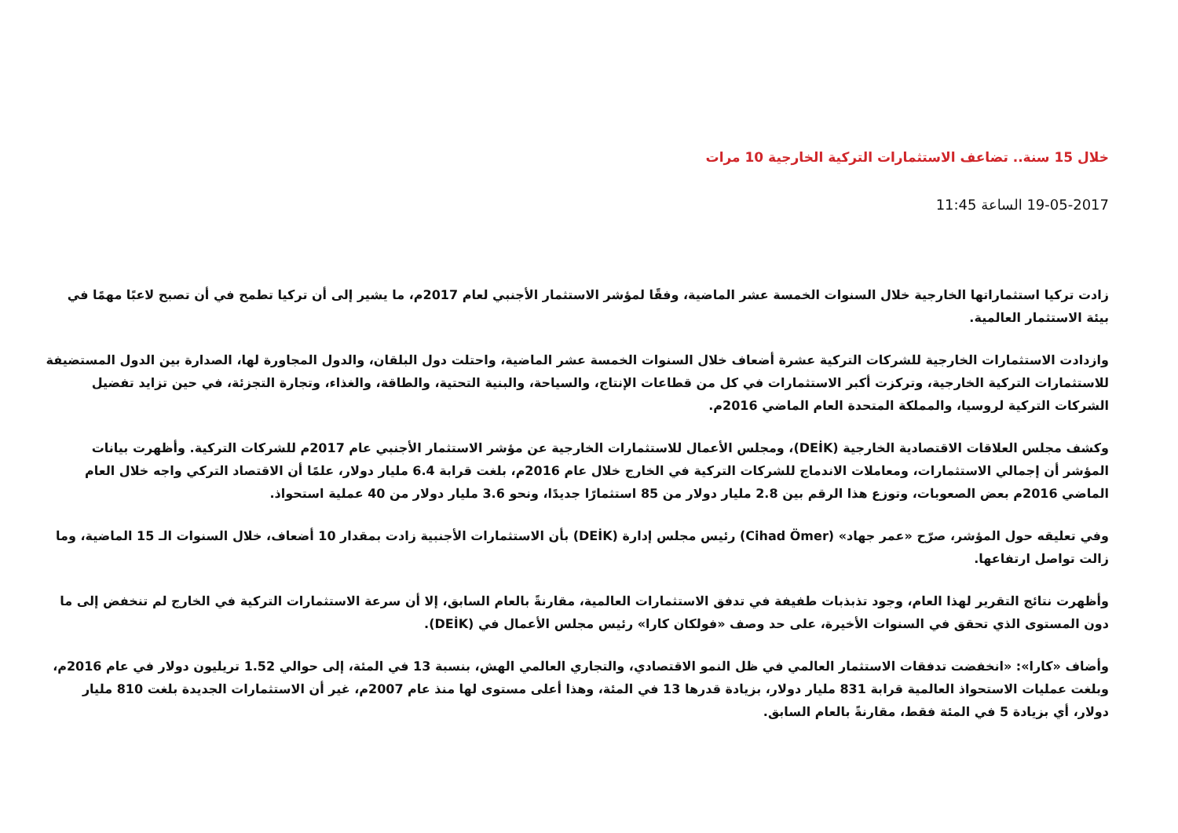خلال 15 سنة.. تضاعف الاستثمارات التركية الخارجية 10 مرات
19-05-2017 الساعة 11:45
زادت تركيا استثماراتها الخارجية خلال السنوات الخمسة عشر الماضية، وفقًا لمؤشر الاستثمار الأجنبي لعام 2017م، ما يشير إلى أن تركيا تطمح في أن تصبح لاعبًا مهمًا في بيئة الاستثمار العالمية.
وازدادت الاستثمارات الخارجية للشركات التركية عشرة أضعاف خلال السنوات الخمسة عشر الماضية، واحتلت دول البلقان، والدول المجاورة لها، الصدارة بين الدول المستضيفة للاستثمارات التركية الخارجية، وتركزت أكبر الاستثمارات في كل من قطاعات الإنتاج، والسياحة، والبنية التحتية، والطاقة، والغذاء، وتجارة التجزئة، في حين تزايد تفضيل الشركات التركية لروسيا، والمملكة المتحدة العام الماضي 2016م.
وكشف مجلس العلاقات الاقتصادية الخارجية (DEİK)، ومجلس الأعمال للاستثمارات الخارجية عن مؤشر الاستثمار الأجنبي عام 2017م للشركات التركية. وأظهرت بيانات المؤشر أن إجمالي الاستثمارات، ومعاملات الاندماج للشركات التركية في الخارج خلال عام 2016م، بلغت قرابة 6.4 مليار دولار، علمًا أن الاقتصاد التركي واجه خلال العام الماضي 2016م بعض الصعوبات، وتوزع هذا الرقم بين 2.8 مليار دولار من 85 استثمارًا جديدًا، ونحو 3.6 مليار دولار من 40 عملية استحواذ.
وفي تعليقه حول المؤشر، صرّح «عمر جهاد» (Cihad Ömer) رئيس مجلس إدارة (DEİK) بأن الاستثمارات الأجنبية زادت بمقدار 10 أضعاف، خلال السنوات الـ 15 الماضية، وما زالت تواصل ارتفاعها.
وأظهرت نتائج التقرير لهذا العام، وجود تذبذبات طفيفة في تدفق الاستثمارات العالمية، مقارنةً بالعام السابق، إلا أن سرعة الاستثمارات التركية في الخارج لم تنخفض إلى ما دون المستوى الذي تحقق في السنوات الأخيرة، على حد وصف «فولكان كارا» رئيس مجلس الأعمال في (DEİK).
وأضاف «كارا»: «انخفضت تدفقات الاستثمار العالمي في ظل النمو الاقتصادي، والتجاري العالمي الهش، بنسبة 13 في المئة، إلى حوالي 1.52 تريليون دولار في عام 2016م، وبلغت عمليات الاستحواذ العالمية قرابة 831 مليار دولار، بزيادة قدرها 13 في المئة، وهذا أعلى مستوى لها منذ عام 2007م، غير أن الاستثمارات الجديدة بلغت 810 مليار دولار، أي بزيادة 5 في المئة فقط، مقارنةً بالعام السابق.